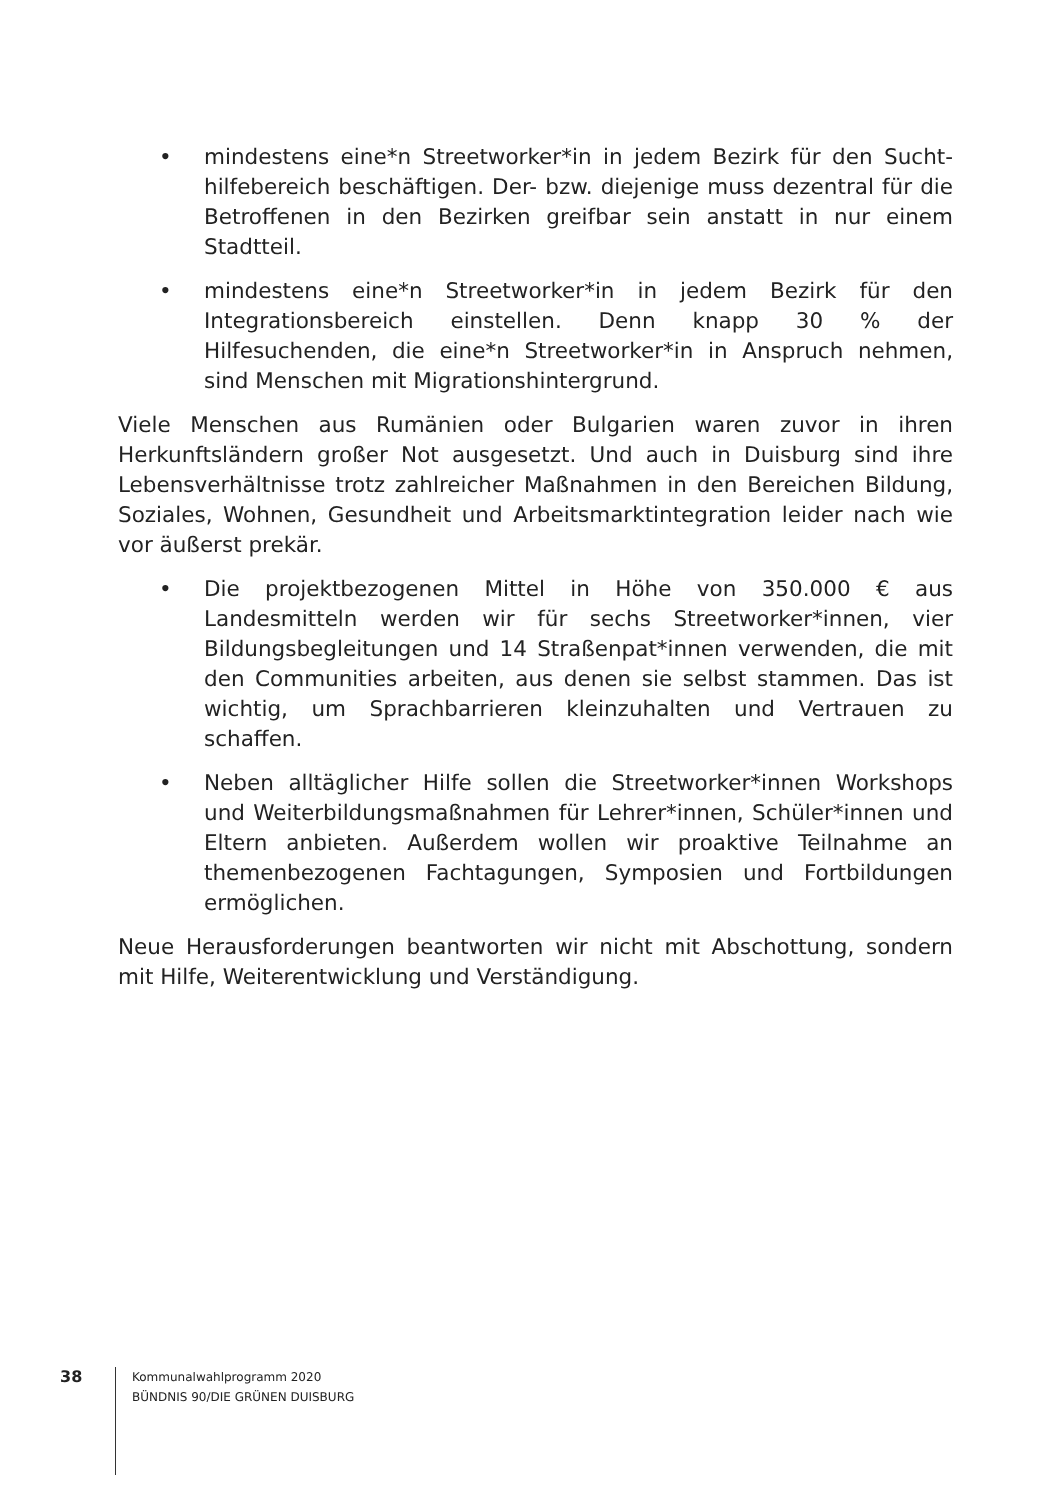• mindestens eine*n Streetworker*in in jedem Bezirk für den Sucht­hilfebereich beschäftigen. Der- bzw. diejenige muss dezentral für die Betroffenen in den Bezirken greifbar sein anstatt in nur einem Stadtteil.
• mindestens eine*n Streetworker*in in jedem Bezirk für den Integrations­bereich einstellen. Denn knapp 30 % der Hilfesuchenden, die eine*n Streetworker*in in Anspruch nehmen, sind Menschen mit Migrations­hintergrund.
Viele Menschen aus Rumänien oder Bulgarien waren zuvor in ihren Herkunfts­ländern großer Not ausgesetzt. Und auch in Duisburg sind ihre Lebensverhält­nisse trotz zahlreicher Maßnahmen in den Bereichen Bildung, Soziales, Wohnen, Gesundheit und Arbeitsmarktintegration leider nach wie vor äußerst prekär.
• Die projektbezogenen Mittel in Höhe von 350.000 € aus Landesmitteln werden wir für sechs Streetworker*innen, vier Bildungsbegleitungen und 14 Straßenpat*innen verwenden, die mit den Communities arbei­ten, aus denen sie selbst stammen. Das ist wichtig, um Sprachbarrieren kleinzuhalten und Vertrauen zu schaffen.
• Neben alltäglicher Hilfe sollen die Streetworker*innen Workshops und Weiterbildungsmaßnahmen für Lehrer*innen, Schüler*innen und Eltern anbieten. Außerdem wollen wir proaktive Teilnahme an themen­bezogenen Fachtagungen, Symposien und Fortbildungen ermöglichen.
Neue Herausforderungen beantworten wir nicht mit Abschottung, sondern mit Hilfe, Weiterentwicklung und Verständigung.
38
Kommunalwahlprogramm 2020
BÜNDNIS 90/DIE GRÜNEN DUISBURG